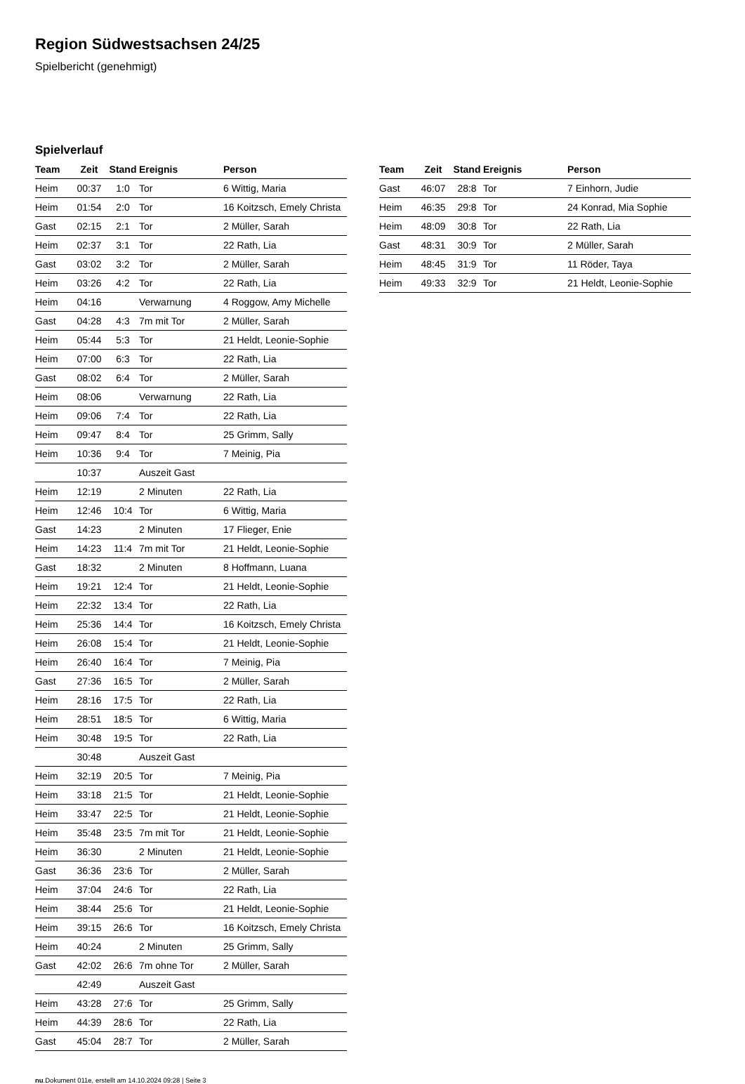Region Südwestsachsen 24/25
Spielbericht (genehmigt)
Spielverlauf
| Team | Zeit | Stand | Ereignis | Person |
| --- | --- | --- | --- | --- |
| Heim | 00:37 | 1:0 | Tor | 6 Wittig, Maria |
| Heim | 01:54 | 2:0 | Tor | 16 Koitzsch, Emely Christa |
| Gast | 02:15 | 2:1 | Tor | 2 Müller, Sarah |
| Heim | 02:37 | 3:1 | Tor | 22 Rath, Lia |
| Gast | 03:02 | 3:2 | Tor | 2 Müller, Sarah |
| Heim | 03:26 | 4:2 | Tor | 22 Rath, Lia |
| Heim | 04:16 | | Verwarnung | 4 Roggow, Amy Michelle |
| Gast | 04:28 | 4:3 | 7m mit Tor | 2 Müller, Sarah |
| Heim | 05:44 | 5:3 | Tor | 21 Heldt, Leonie-Sophie |
| Heim | 07:00 | 6:3 | Tor | 22 Rath, Lia |
| Gast | 08:02 | 6:4 | Tor | 2 Müller, Sarah |
| Heim | 08:06 | | Verwarnung | 22 Rath, Lia |
| Heim | 09:06 | 7:4 | Tor | 22 Rath, Lia |
| Heim | 09:47 | 8:4 | Tor | 25 Grimm, Sally |
| Heim | 10:36 | 9:4 | Tor | 7 Meinig, Pia |
| | 10:37 | | Auszeit Gast | |
| Heim | 12:19 | | 2 Minuten | 22 Rath, Lia |
| Heim | 12:46 | 10:4 | Tor | 6 Wittig, Maria |
| Gast | 14:23 | | 2 Minuten | 17 Flieger, Enie |
| Heim | 14:23 | 11:4 | 7m mit Tor | 21 Heldt, Leonie-Sophie |
| Gast | 18:32 | | 2 Minuten | 8 Hoffmann, Luana |
| Heim | 19:21 | 12:4 | Tor | 21 Heldt, Leonie-Sophie |
| Heim | 22:32 | 13:4 | Tor | 22 Rath, Lia |
| Heim | 25:36 | 14:4 | Tor | 16 Koitzsch, Emely Christa |
| Heim | 26:08 | 15:4 | Tor | 21 Heldt, Leonie-Sophie |
| Heim | 26:40 | 16:4 | Tor | 7 Meinig, Pia |
| Gast | 27:36 | 16:5 | Tor | 2 Müller, Sarah |
| Heim | 28:16 | 17:5 | Tor | 22 Rath, Lia |
| Heim | 28:51 | 18:5 | Tor | 6 Wittig, Maria |
| Heim | 30:48 | 19:5 | Tor | 22 Rath, Lia |
| | 30:48 | | Auszeit Gast | |
| Heim | 32:19 | 20:5 | Tor | 7 Meinig, Pia |
| Heim | 33:18 | 21:5 | Tor | 21 Heldt, Leonie-Sophie |
| Heim | 33:47 | 22:5 | Tor | 21 Heldt, Leonie-Sophie |
| Heim | 35:48 | 23:5 | 7m mit Tor | 21 Heldt, Leonie-Sophie |
| Heim | 36:30 | | 2 Minuten | 21 Heldt, Leonie-Sophie |
| Gast | 36:36 | 23:6 | Tor | 2 Müller, Sarah |
| Heim | 37:04 | 24:6 | Tor | 22 Rath, Lia |
| Heim | 38:44 | 25:6 | Tor | 21 Heldt, Leonie-Sophie |
| Heim | 39:15 | 26:6 | Tor | 16 Koitzsch, Emely Christa |
| Heim | 40:24 | | 2 Minuten | 25 Grimm, Sally |
| Gast | 42:02 | 26:6 | 7m ohne Tor | 2 Müller, Sarah |
| | 42:49 | | Auszeit Gast | |
| Heim | 43:28 | 27:6 | Tor | 25 Grimm, Sally |
| Heim | 44:39 | 28:6 | Tor | 22 Rath, Lia |
| Gast | 45:04 | 28:7 | Tor | 2 Müller, Sarah |
| Team | Zeit | Stand | Ereignis | Person |
| --- | --- | --- | --- | --- |
| Gast | 46:07 | 28:8 | Tor | 7 Einhorn, Judie |
| Heim | 46:35 | 29:8 | Tor | 24 Konrad, Mia Sophie |
| Heim | 48:09 | 30:8 | Tor | 22 Rath, Lia |
| Gast | 48:31 | 30:9 | Tor | 2 Müller, Sarah |
| Heim | 48:45 | 31:9 | Tor | 11 Röder, Taya |
| Heim | 49:33 | 32:9 | Tor | 21 Heldt, Leonie-Sophie |
nu.Dokument 011e, erstellt am 14.10.2024 09:28 | Seite 3